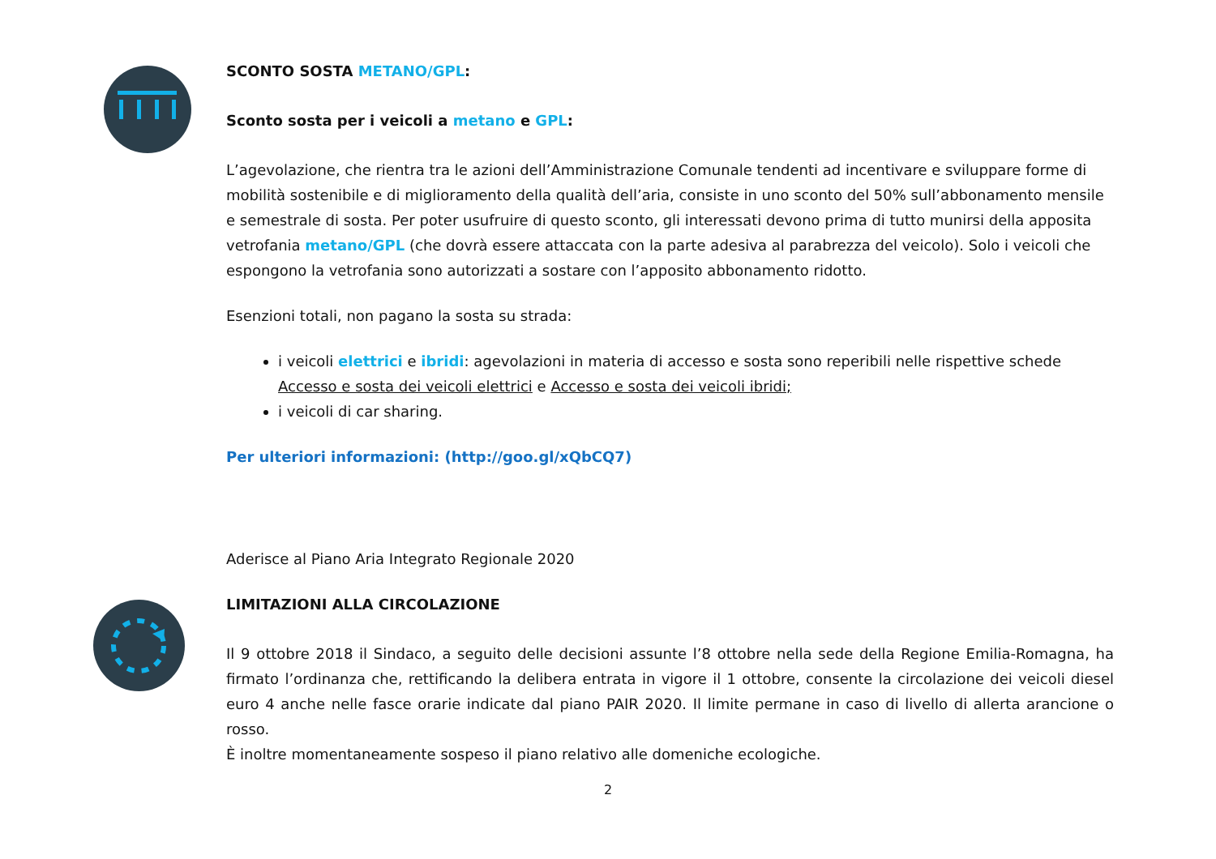SCONTO SOSTA METANO/GPL:
Sconto sosta per i veicoli a metano e GPL:
L’agevolazione, che rientra tra le azioni dell’Amministrazione Comunale tendenti ad incentivare e sviluppare forme di mobilità sostenibile e di miglioramento della qualità dell’aria, consiste in uno sconto del 50% sull’abbonamento mensile e semestrale di sosta. Per poter usufruire di questo sconto, gli interessati devono prima di tutto munirsi della apposita vetrofania metano/GPL (che dovrà essere attaccata con la parte adesiva al parabrezza del veicolo). Solo i veicoli che espongono la vetrofania sono autorizzati a sostare con l’apposito abbonamento ridotto.
Esenzioni totali, non pagano la sosta su strada:
i veicoli elettrici e ibridi: agevolazioni in materia di accesso e sosta sono reperibili nelle rispettive schede Accesso e sosta dei veicoli elettrici e Accesso e sosta dei veicoli ibridi;
i veicoli di car sharing.
Per ulteriori informazioni: (http://goo.gl/xQbCQ7)
Aderisce al Piano Aria Integrato Regionale 2020
LIMITAZIONI ALLA CIRCOLAZIONE
Il 9 ottobre 2018 il Sindaco, a seguito delle decisioni assunte l’8 ottobre nella sede della Regione Emilia-Romagna, ha firmato l’ordinanza che, rettificando la delibera entrata in vigore il 1 ottobre, consente la circolazione dei veicoli diesel euro 4 anche nelle fasce orarie indicate dal piano PAIR 2020. Il limite permane in caso di livello di allerta arancione o rosso.
È inoltre momentaneamente sospeso il piano relativo alle domeniche ecologiche.
2